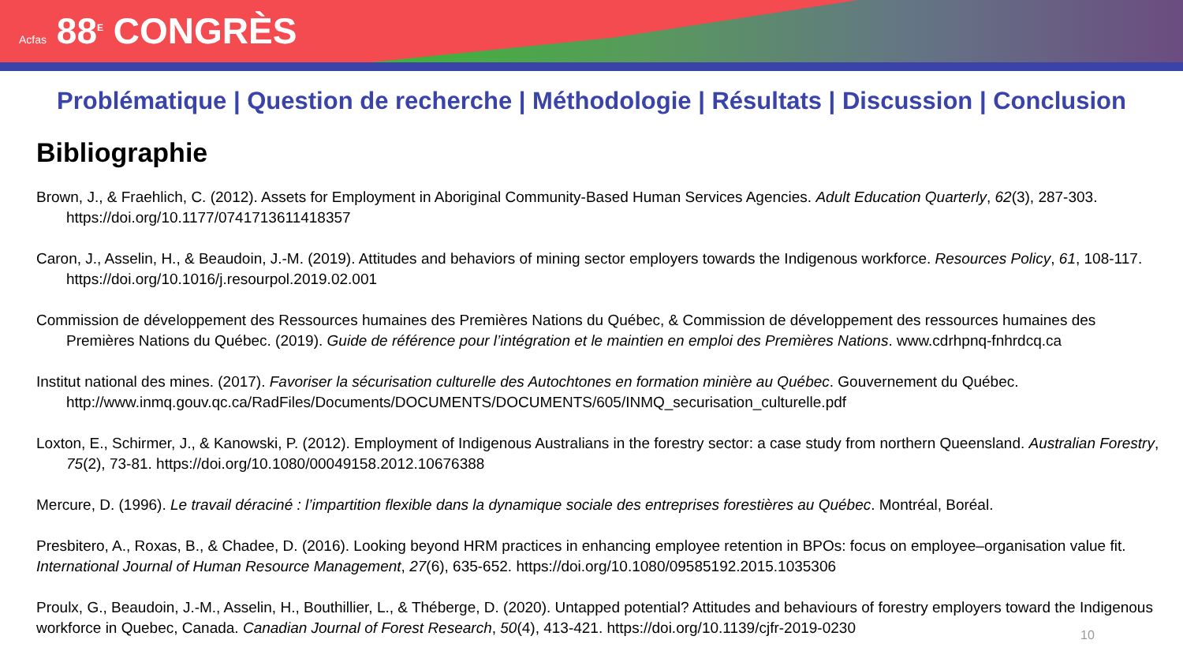Acfas 88<sup>E</sup> CONGRÈS
Problématique | Question de recherche | Méthodologie | Résultats | Discussion | Conclusion
Bibliographie
Brown, J., & Fraehlich, C. (2012). Assets for Employment in Aboriginal Community-Based Human Services Agencies. Adult Education Quarterly, 62(3), 287-303. https://doi.org/10.1177/0741713611418357
Caron, J., Asselin, H., & Beaudoin, J.-M. (2019). Attitudes and behaviors of mining sector employers towards the Indigenous workforce. Resources Policy, 61, 108-117. https://doi.org/10.1016/j.resourpol.2019.02.001
Commission de développement des Ressources humaines des Premières Nations du Québec, & Commission de développement des ressources humaines des Premières Nations du Québec. (2019). Guide de référence pour l’intégration et le maintien en emploi des Premières Nations. www.cdrhpnq-fnhrdcq.ca
Institut national des mines. (2017). Favoriser la sécurisation culturelle des Autochtones en formation minière au Québec. Gouvernement du Québec. http://www.inmq.gouv.qc.ca/RadFiles/Documents/DOCUMENTS/DOCUMENTS/605/INMQ_securisation_culturelle.pdf
Loxton, E., Schirmer, J., & Kanowski, P. (2012). Employment of Indigenous Australians in the forestry sector: a case study from northern Queensland. Australian Forestry, 75(2), 73-81. https://doi.org/10.1080/00049158.2012.10676388
Mercure, D. (1996). Le travail déraciné : l’impartition flexible dans la dynamique sociale des entreprises forestières au Québec. Montréal, Boréal.
Presbitero, A., Roxas, B., & Chadee, D. (2016). Looking beyond HRM practices in enhancing employee retention in BPOs: focus on employee–organisation value fit. International Journal of Human Resource Management, 27(6), 635-652. https://doi.org/10.1080/09585192.2015.1035306
Proulx, G., Beaudoin, J.-M., Asselin, H., Bouthillier, L., & Théberge, D. (2020). Untapped potential? Attitudes and behaviours of forestry employers toward the Indigenous workforce in Quebec, Canada. Canadian Journal of Forest Research, 50(4), 413-421. https://doi.org/10.1139/cjfr-2019-0230
10